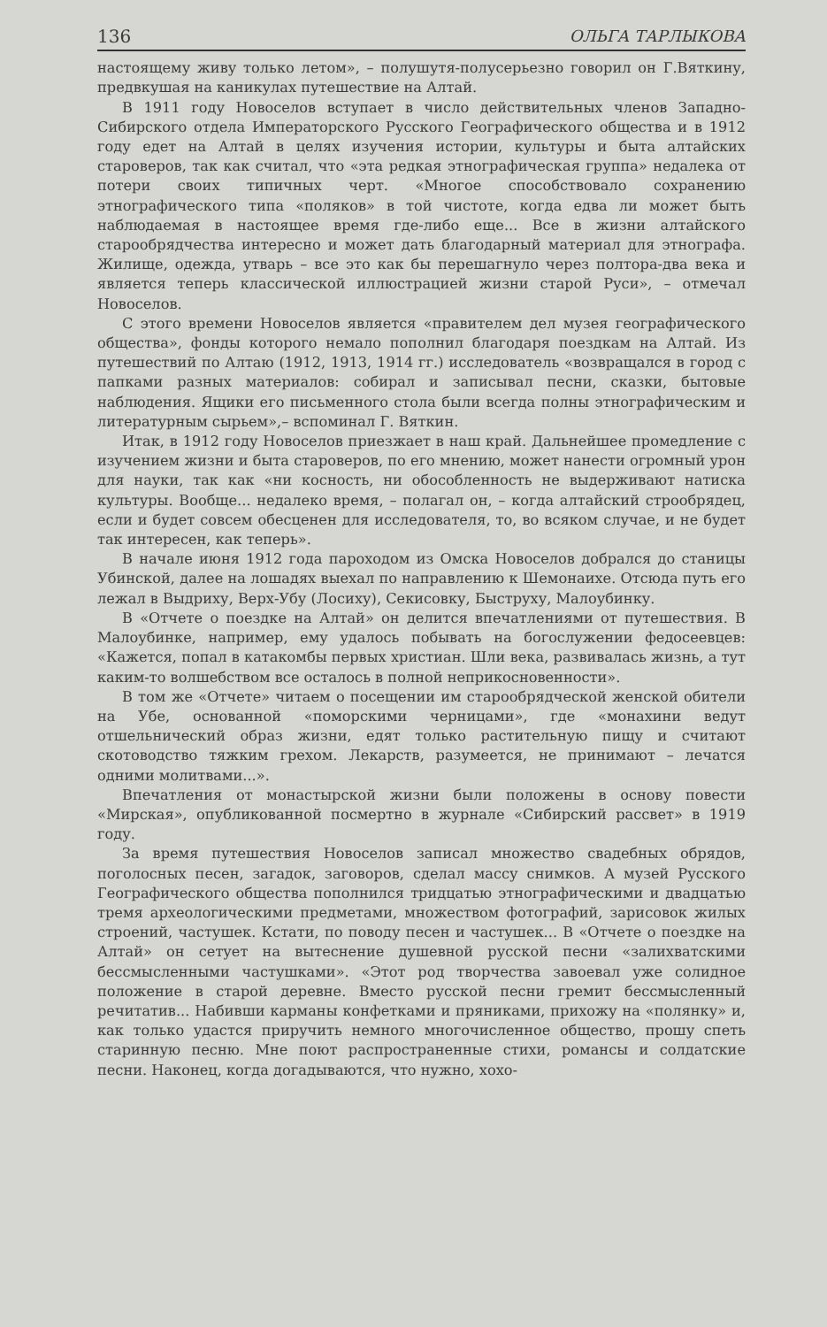136 ОЛЬГА ТАРЛЫКОВА
настоящему живу только летом», – полушутя-полусерьезно говорил он Г.Вяткину, предвкушая на каникулах путешествие на Алтай.
В 1911 году Новоселов вступает в число действительных членов Западно-Сибирского отдела Императорского Русского Географического общества и в 1912 году едет на Алтай в целях изучения истории, культуры и быта алтайских староверов, так как считал, что «эта редкая этнографическая группа» недалека от потери своих типичных черт. «Многое способствовало сохранению этнографического типа «поляков» в той чистоте, когда едва ли может быть наблюдаемая в настоящее время где-либо еще... Все в жизни алтайского старообрядчества интересно и может дать благодарный материал для этнографа. Жилище, одежда, утварь – все это как бы перешагнуло через полтора-два века и является теперь классической иллюстрацией жизни старой Руси», – отмечал Новоселов.
С этого времени Новоселов является «правителем дел музея географического общества», фонды которого немало пополнил благодаря поездкам на Алтай. Из путешествий по Алтаю (1912, 1913, 1914 гг.) исследователь «возвращался в город с папками разных материалов: собирал и записывал песни, сказки, бытовые наблюдения. Ящики его письменного стола были всегда полны этнографическим и литературным сырьем»,– вспоминал Г. Вяткин.
Итак, в 1912 году Новоселов приезжает в наш край. Дальнейшее промедление с изучением жизни и быта староверов, по его мнению, может нанести огромный урон для науки, так как «ни косность, ни обособленность не выдерживают натиска культуры. Вообще... недалеко время, – полагал он, – когда алтайский строобрядец, если и будет совсем обесценен для исследователя, то, во всяком случае, и не будет так интересен, как теперь».
В начале июня 1912 года пароходом из Омска Новоселов добрался до станицы Убинской, далее на лошадях выехал по направлению к Шемонаихе. Отсюда путь его лежал в Выдриху, Верх-Убу (Лосиху), Секисовку, Быструху, Малоубинку.
В «Отчете о поездке на Алтай» он делится впечатлениями от путешествия. В Малоубинке, например, ему удалось побывать на богослужении федосеевцев: «Кажется, попал в катакомбы первых христиан. Шли века, развивалась жизнь, а тут каким-то волшебством все осталось в полной неприкосновенности».
В том же «Отчете» читаем о посещении им старообрядческой женской обители на Убе, основанной «поморскими черницами», где «монахини ведут отшельнический образ жизни, едят только растительную пищу и считают скотоводство тяжким грехом. Лекарств, разумеется, не принимают – лечатся одними молитвами...».
Впечатления от монастырской жизни были положены в основу повести «Мирская», опубликованной посмертно в журнале «Сибирский рассвет» в 1919 году.
За время путешествия Новоселов записал множество свадебных обрядов, поголосных песен, загадок, заговоров, сделал массу снимков. А музей Русского Географического общества пополнился тридцатью этнографическими и двадцатью тремя археологическими предметами, множеством фотографий, зарисовок жилых строений, частушек. Кстати, по поводу песен и частушек... В «Отчете о поездке на Алтай» он сетует на вытеснение душевной русской песни «залихватскими бессмысленными частушками». «Этот род творчества завоевал уже солидное положение в старой деревне. Вместо русской песни гремит бессмысленный речитатив... Набивши карманы конфетками и пряниками, прихожу на «полянку» и, как только удастся приручить немного многочисленное общество, прошу спеть старинную песню. Мне поют распространенные стихи, романсы и солдатские песни. Наконец, когда догадываются, что нужно, хохо-